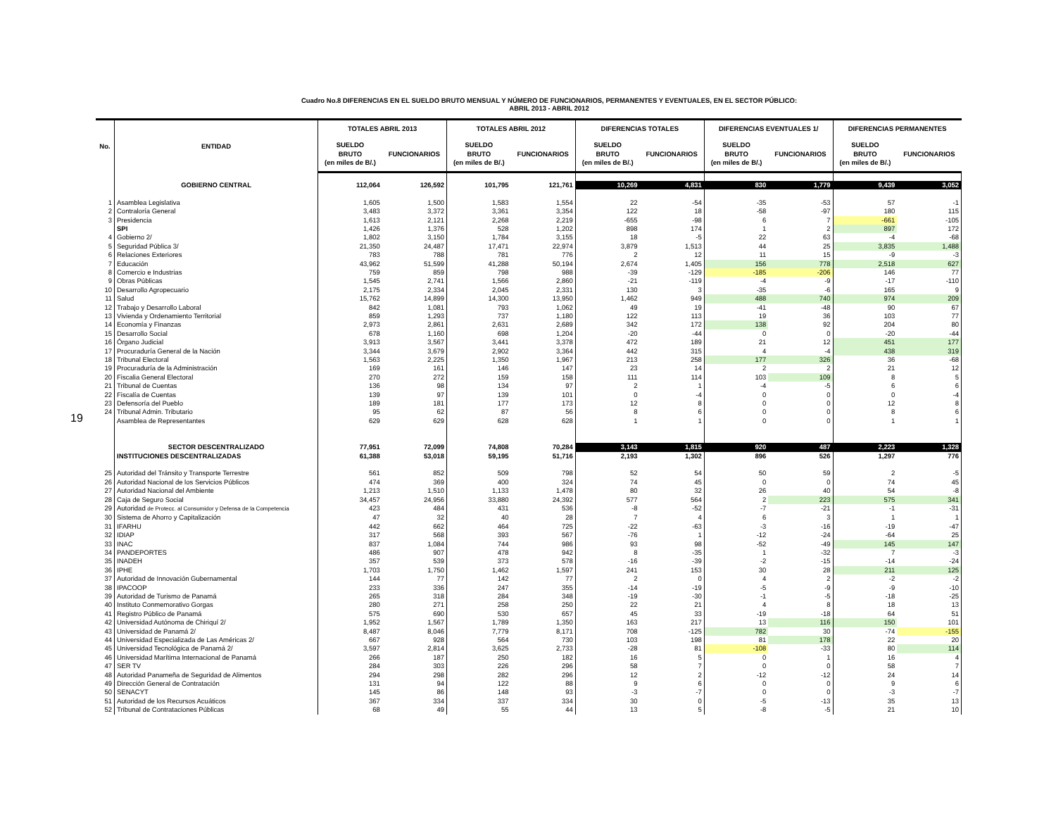Cuadro No.8 DIFERENCIAS EN EL SUELDO BRUTO MENSUAL Y NÚMERO DE FUNCIONARIOS, PERMANENTES Y EVENTUALES, EN EL SECTOR PÚBLICO:
ABRIL 2013 - ABRIL 2012
19
| No. | ENTIDAD | TOTALES ABRIL 2013 | | TOTALES ABRIL 2012 | | DIFERENCIAS TOTALES | | DIFERENCIAS EVENTUALES 1/ | | DIFERENCIAS PERMANENTES | |
| --- | --- | --- | --- | --- | --- | --- | --- | --- | --- | --- | --- |
| | | SUELDO BRUTO (en miles de B/.) | FUNCIONARIOS | SUELDO BRUTO (en miles de B/.) | FUNCIONARIOS | SUELDO BRUTO (en miles de B/.) | FUNCIONARIOS | SUELDO BRUTO (en miles de B/.) | FUNCIONARIOS | SUELDO BRUTO (en miles de B/.) | FUNCIONARIOS |
| | GOBIERNO CENTRAL | 112,064 | 126,592 | 101,795 | 121,761 | 10,269 | 4,831 | 830 | 1,779 | 9,439 | 3,052 |
| 1 | Asamblea Legislativa | 1,605 | 1,500 | 1,583 | 1,554 | 22 | -54 | -35 | -53 | 57 | -1 |
| 2 | Contraloría General | 3,483 | 3,372 | 3,361 | 3,354 | 122 | 18 | -58 | -97 | 180 | 115 |
| 3 | Presidencia | 1,613 | 2,121 | 2,268 | 2,219 | -655 | -98 | 6 | 7 | -661 | -105 |
| | SPI | 1,426 | 1,376 | 528 | 1,202 | 898 | 174 | 1 | 2 | 897 | 172 |
| 4 | Gobierno 2/ | 1,802 | 3,150 | 1,784 | 3,155 | 18 | -5 | 22 | 63 | -4 | -68 |
| 5 | Seguridad Pública 3/ | 21,350 | 24,487 | 17,471 | 22,974 | 3,879 | 1,513 | 44 | 25 | 3,835 | 1,488 |
| 6 | Relaciones Exteriores | 783 | 788 | 781 | 776 | 2 | 12 | 11 | 15 | -9 | -3 |
| 7 | Educación | 43,962 | 51,599 | 41,288 | 50,194 | 2,674 | 1,405 | 156 | 778 | 2,518 | 627 |
| 8 | Comercio e Industrias | 759 | 859 | 798 | 988 | -39 | -129 | -185 | -206 | 146 | 77 |
| 9 | Obras Públicas | 1,545 | 2,741 | 1,566 | 2,860 | -21 | -119 | -4 | -9 | -17 | -110 |
| 10 | Desarrollo Agropecuario | 2,175 | 2,334 | 2,045 | 2,331 | 130 | 3 | -35 | -6 | 165 | 9 |
| 11 | Salud | 15,762 | 14,899 | 14,300 | 13,950 | 1,462 | 949 | 488 | 740 | 974 | 209 |
| 12 | Trabajo y Desarrollo Laboral | 842 | 1,081 | 793 | 1,062 | 49 | 19 | -41 | -48 | 90 | 67 |
| 13 | Vivienda y Ordenamiento Territorial | 859 | 1,293 | 737 | 1,180 | 122 | 113 | 19 | 36 | 103 | 77 |
| 14 | Economía y Finanzas | 2,973 | 2,861 | 2,631 | 2,689 | 342 | 172 | 138 | 92 | 204 | 80 |
| 15 | Desarrollo Social | 678 | 1,160 | 698 | 1,204 | -20 | -44 | 0 | 0 | -20 | -44 |
| 16 | Órgano Judicial | 3,913 | 3,567 | 3,441 | 3,378 | 472 | 189 | 21 | 12 | 451 | 177 |
| 17 | Procuraduría General de la Nación | 3,344 | 3,679 | 2,902 | 3,364 | 442 | 315 | 4 | -4 | 438 | 319 |
| 18 | Tribunal Electoral | 1,563 | 2,225 | 1,350 | 1,967 | 213 | 258 | 177 | 326 | 36 | -68 |
| 19 | Procuraduría de la Administración | 169 | 161 | 146 | 147 | 23 | 14 | 2 | 2 | 21 | 12 |
| 20 | Fiscalia General Electoral | 270 | 272 | 159 | 158 | 111 | 114 | 103 | 109 | 8 | 5 |
| 21 | Tribunal de Cuentas | 136 | 98 | 134 | 97 | 2 | 1 | -4 | -5 | 6 | 6 |
| 22 | Fiscalía de Cuentas | 139 | 97 | 139 | 101 | 0 | -4 | 0 | 0 | 0 | -4 |
| 23 | Defensoría del Pueblo | 189 | 181 | 177 | 173 | 12 | 8 | 0 | 0 | 12 | 8 |
| 24 | Tribunal Admin. Tributario | 95 | 62 | 87 | 56 | 8 | 6 | 0 | 0 | 8 | 6 |
| | Asamblea de Representantes | 629 | 629 | 628 | 628 | 1 | 1 | 0 | 0 | 1 | 1 |
| | SECTOR DESCENTRALIZADO | 77,951 | 72,099 | 74,808 | 70,284 | 3,143 | 1,815 | 920 | 487 | 2,223 | 1,328 |
| | INSTITUCIONES DESCENTRALIZADAS | 61,388 | 53,018 | 59,195 | 51,716 | 2,193 | 1,302 | 896 | 526 | 1,297 | 776 |
| 25 | Autoridad del Tránsito y Transporte Terrestre | 561 | 852 | 509 | 798 | 52 | 54 | 50 | 59 | 2 | -5 |
| 26 | Autoridad Nacional de los Servicios Públicos | 474 | 369 | 400 | 324 | 74 | 45 | 0 | 0 | 74 | 45 |
| 27 | Autoridad Nacional del Ambiente | 1,213 | 1,510 | 1,133 | 1,478 | 80 | 32 | 26 | 40 | 54 | -8 |
| 28 | Caja de Seguro Social | 34,457 | 24,956 | 33,880 | 24,392 | 577 | 564 | 2 | 223 | 575 | 341 |
| 29 | Autoridad de Protecc. al Consumidor y Defensa de la Competencia | 423 | 484 | 431 | 536 | -8 | -52 | -7 | -21 | -1 | -31 |
| 30 | Sistema de Ahorro y Capitalización | 47 | 32 | 40 | 28 | 7 | 4 | 6 | 3 | 1 | 1 |
| 31 | IFARHU | 442 | 662 | 464 | 725 | -22 | -63 | -3 | -16 | -19 | -47 |
| 32 | IDIAP | 317 | 568 | 393 | 567 | -76 | 1 | -12 | -24 | -64 | 25 |
| 33 | INAC | 837 | 1,084 | 744 | 986 | 93 | 98 | -52 | -49 | 145 | 147 |
| 34 | PANDEPORTES | 486 | 907 | 478 | 942 | 8 | -35 | 1 | -32 | 7 | -3 |
| 35 | INADEH | 357 | 539 | 373 | 578 | -16 | -39 | -2 | -15 | -14 | -24 |
| 36 | IPHE | 1,703 | 1,750 | 1,462 | 1,597 | 241 | 153 | 30 | 28 | 211 | 125 |
| 37 | Autoridad de Innovación Gubernamental | 144 | 77 | 142 | 77 | 2 | 0 | 4 | 2 | -2 | -2 |
| 38 | IPACOOP | 233 | 336 | 247 | 355 | -14 | -19 | -5 | -9 | -9 | -10 |
| 39 | Autoridad de Turismo de Panamá | 265 | 318 | 284 | 348 | -19 | -30 | -1 | -5 | -18 | -25 |
| 40 | Instituto Conmemorativo Gorgas | 280 | 271 | 258 | 250 | 22 | 21 | 4 | 8 | 18 | 13 |
| 41 | Registro Público de Panamá | 575 | 690 | 530 | 657 | 45 | 33 | -19 | -18 | 64 | 51 |
| 42 | Universidad Autónoma de Chiriquí 2/ | 1,952 | 1,567 | 1,789 | 1,350 | 163 | 217 | 13 | 116 | 150 | 101 |
| 43 | Universidad de Panamá 2/ | 8,487 | 8,046 | 7,779 | 8,171 | 708 | -125 | 782 | 30 | -74 | -155 |
| 44 | Universidad Especializada de Las Américas 2/ | 667 | 928 | 564 | 730 | 103 | 198 | 81 | 178 | 22 | 20 |
| 45 | Universidad Tecnológica de Panamá 2/ | 3,597 | 2,814 | 3,625 | 2,733 | -28 | 81 | -108 | -33 | 80 | 114 |
| 46 | Universidad Marítima Internacional de Panamá | 266 | 187 | 250 | 182 | 16 | 5 | 0 | 1 | 16 | 4 |
| 47 | SER TV | 284 | 303 | 226 | 296 | 58 | 7 | 0 | 0 | 58 | 7 |
| 48 | Autoridad Panameña de Seguridad de Alimentos | 294 | 298 | 282 | 296 | 12 | 2 | -12 | -12 | 24 | 14 |
| 49 | Dirección General de Contratación | 131 | 94 | 122 | 88 | 9 | 6 | 0 | 0 | 9 | 6 |
| 50 | SENACYT | 145 | 86 | 148 | 93 | -3 | -7 | 0 | 0 | -3 | -7 |
| 51 | Autoridad de los Recursos Acuáticos | 367 | 334 | 337 | 334 | 30 | 0 | -5 | -13 | 35 | 13 |
| 52 | Tribunal de Contrataciones Públicas | 68 | 49 | 55 | 44 | 13 | 5 | -8 | -5 | 21 | 10 |